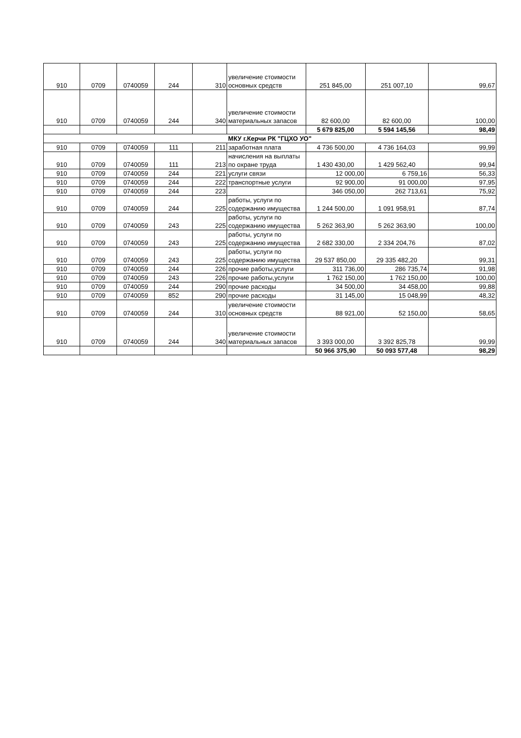| 910 | 0709 | 0740059 | 244 | 310 | увеличение стоимости основных средств | 251 845,00 | 251 007,10 | 99,67 |
| 910 | 0709 | 0740059 | 244 | 340 | увеличение стоимости материальных запасов | 82 600,00 | 82 600,00 | 100,00 |
| | | | | | | 5 679 825,00 | 5 594 145,56 | 98,49 |
| МКУ г.Керчи РК "ГЦХО УО" | | | | | | | | |
| 910 | 0709 | 0740059 | 111 | 211 | заработная плата | 4 736 500,00 | 4 736 164,03 | 99,99 |
| 910 | 0709 | 0740059 | 111 | 213 | начисления на выплаты по охране труда | 1 430 430,00 | 1 429 562,40 | 99,94 |
| 910 | 0709 | 0740059 | 244 | 221 | услуги связи | 12 000,00 | 6 759,16 | 56,33 |
| 910 | 0709 | 0740059 | 244 | 222 | транспортные услуги | 92 900,00 | 91 000,00 | 97,95 |
| 910 | 0709 | 0740059 | 244 | 223 | | 346 050,00 | 262 713,61 | 75,92 |
| 910 | 0709 | 0740059 | 244 | 225 | работы, услуги по содержанию имущества | 1 244 500,00 | 1 091 958,91 | 87,74 |
| 910 | 0709 | 0740059 | 243 | 225 | работы, услуги по содержанию имущества | 5 262 363,90 | 5 262 363,90 | 100,00 |
| 910 | 0709 | 0740059 | 243 | 225 | работы, услуги по содержанию имущества | 2 682 330,00 | 2 334 204,76 | 87,02 |
| 910 | 0709 | 0740059 | 243 | 225 | работы, услуги по содержанию имущества | 29 537 850,00 | 29 335 482,20 | 99,31 |
| 910 | 0709 | 0740059 | 244 | 226 | прочие работы,услуги | 311 736,00 | 286 735,74 | 91,98 |
| 910 | 0709 | 0740059 | 243 | 226 | прочие работы,услуги | 1 762 150,00 | 1 762 150,00 | 100,00 |
| 910 | 0709 | 0740059 | 244 | 290 | прочие расходы | 34 500,00 | 34 458,00 | 99,88 |
| 910 | 0709 | 0740059 | 852 | 290 | прочие расходы | 31 145,00 | 15 048,99 | 48,32 |
| 910 | 0709 | 0740059 | 244 | 310 | увеличение стоимости основных средств | 88 921,00 | 52 150,00 | 58,65 |
| 910 | 0709 | 0740059 | 244 | 340 | увеличение стоимости материальных запасов | 3 393 000,00 | 3 392 825,78 | 99,99 |
| | | | | | | 50 966 375,90 | 50 093 577,48 | 98,29 |